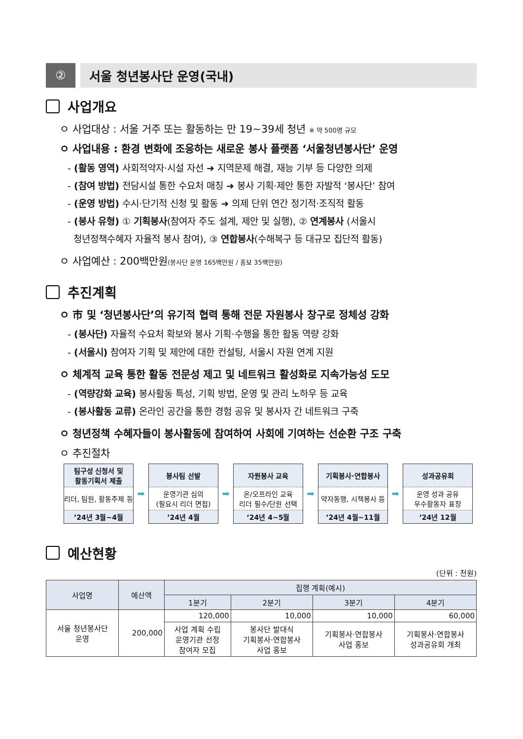② 서울 청년봉사단 운영(국내)
사업개요
ㅇ 사업대상 : 서울 거주 또는 활동하는 만 19~39세 청년 ※ 약 500명 규모
ㅇ 사업내용 : 환경 변화에 조응하는 새로운 봉사 플랫폼 ‘서울청년봉사단’ 운영
- (활동 영역) 사회적약자·시설 자선 ➜ 지역문제 해결, 재능 기부 등 다양한 의제
- (참여 방법) 전담시설 통한 수요처 매칭 ➜ 봉사 기획·제안 통한 자발적 ‘봉사단’ 참여
- (운영 방법) 수시·단기적 신청 및 활동 ➜ 의제 단위 연간 정기적·조직적 활동
- (봉사 유형) ① 기획봉사(참여자 주도 설계, 제안 및 실행), ② 연계봉사 (서울시
청년정책수혜자 자율적 봉사 참여), ③ 연합봉사(수해복구 등 대규모 집단적 활동)
ㅇ 사업예산 : 200백만원(봉사단 운영 165백만원 / 홍보 35백만원)
추진계획
ㅇ 市 및 ‘청년봉사단’의 유기적 협력 통해 전문 자원봉사 창구로 정체성 강화
- (봉사단) 자율적 수요처 확보와 봉사 기획·수행을 통한 활동 역량 강화
- (서울시) 참여자 기획 및 제안에 대한 컨설팅, 서울시 자원 연계 지원
ㅇ 체계적 교육 통한 활동 전문성 제고 및 네트워크 활성화로 지속가능성 도모
- (역량강화 교육) 봉사활동 특성, 기획 방법, 운영 및 관리 노하우 등 교육
- (봉사활동 교류) 온라인 공간을 통한 경험 공유 및 봉사자 간 네트워크 구축
ㅇ 청년정책 수혜자들이 봉사활동에 참여하여 사회에 기여하는 선순환 구조 구축
ㅇ 추진절차
팀구성 신청서 및
활동기획서 제출
리더, 팀원, 활동주제 등
’24년 3월~4월
➡
봉사팀 선발
운영기관 심의
(필요시 리더 면접)
’24년 4월
➡
자원봉사 교육
온/오프라인 교육
리더 필수/단원 선택
’24년 4~5월
➡
기획봉사·연합봉사
약자동행, 시책봉사 등
’24년 4월~11월
➡
성과공유회
운영 성과 공유
우수활동자 표창
’24년 12월
예산현황
(단위 : 천원)
| 사업명 | 예산액 | 집행 계획(예시) | | | |
| --- | --- | --- | --- | --- | --- |
| | | 1분기 | 2분기 | 3분기 | 4분기 |
| 서울 청년봉사단 운영 | 200,000 | 120,000 | 10,000 | 10,000 | 60,000 |
| | | 사업 계획 수립 운영기관 선정 참여자 모집 | 봉사단 발대식 기획봉사·연합봉사 사업 홍보 | 기획봉사·연합봉사 사업 홍보 | 기획봉사·연합봉사 성과공유회 개최 |